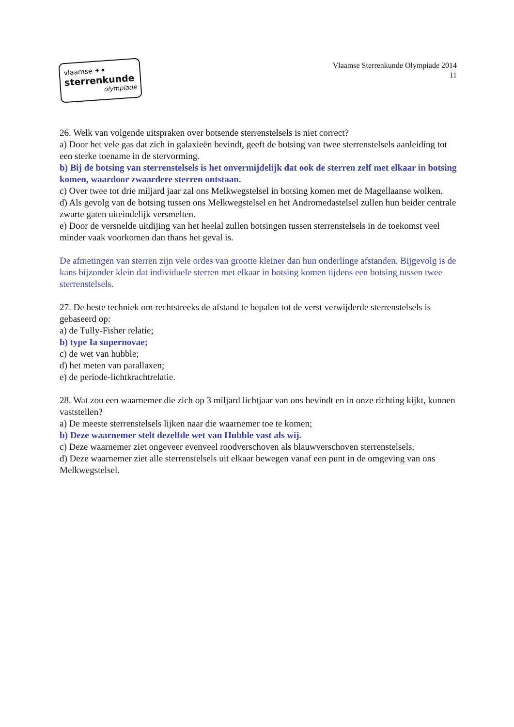vlaamse ✦✦
sterrenkunde
olympiade
Vlaamse Sterrenkunde Olympiade 2014
11
26. Welk van volgende uitspraken over botsende sterrenstelsels is niet correct?
a) Door het vele gas dat zich in galaxieën bevindt, geeft de botsing van twee sterrenstelsels aanleiding tot een sterke toename in de stervorming.
b) Bij de botsing van sterrenstelsels is het onvermijdelijk dat ook de sterren zelf met elkaar in botsing komen, waardoor zwaardere sterren ontstaan.
c) Over twee tot drie miljard jaar zal ons Melkwegstelsel in botsing komen met de Magellaanse wolken.
d) Als gevolg van de botsing tussen ons Melkwegstelsel en het Andromedastelsel zullen hun beider centrale zwarte gaten uiteindelijk versmelten.
e) Door de versnelde uitdijing van het heelal zullen botsingen tussen sterrenstelsels in de toekomst veel minder vaak voorkomen dan thans het geval is.
De afmetingen van sterren zijn vele ordes van grootte kleiner dan hun onderlinge afstanden. Bijgevolg is de kans bijzonder klein dat individuele sterren met elkaar in botsing komen tijdens een botsing tussen twee sterrenstelsels.
27. De beste techniek om rechtstreeks de afstand te bepalen tot de verst verwijderde sterrenstelsels is gebaseerd op:
a) de Tully-Fisher relatie;
b) type Ia supernovae;
c) de wet van hubble;
d) het meten van parallaxen;
e) de periode-lichtkrachtrelatie.
28. Wat zou een waarnemer die zich op 3 miljard lichtjaar van ons bevindt en in onze richting kijkt, kunnen vaststellen?
a) De meeste sterrenstelsels lijken naar die waarnemer toe te komen;
b) Deze waarnemer stelt dezelfde wet van Hubble vast als wij.
c) Deze waarnemer ziet ongeveer evenveel roodverschoven als blauwverschoven sterrenstelsels.
d) Deze waarnemer ziet alle sterrenstelsels uit elkaar bewegen vanaf een punt in de omgeving van ons Melkwegstelsel.